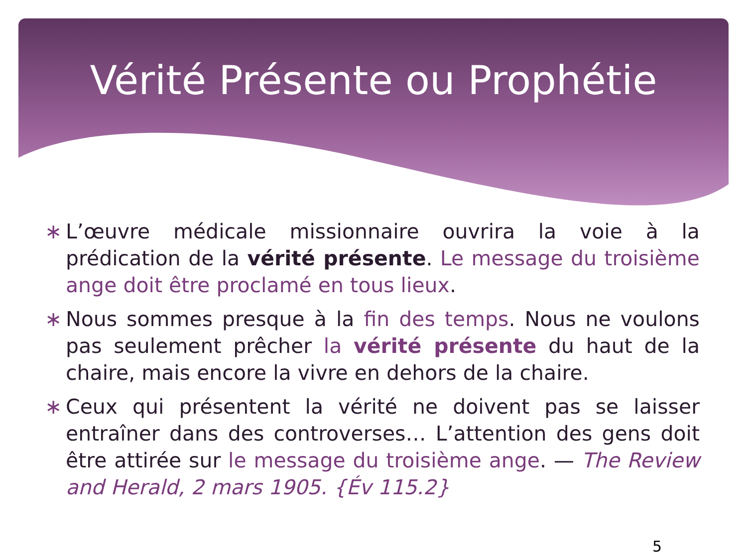Vérité Présente ou Prophétie
∗ L’œuvre médicale missionnaire ouvrira la voie à la prédication de la vérité présente. Le message du troisième ange doit être proclamé en tous lieux.
∗ Nous sommes presque à la fin des temps. Nous ne voulons pas seulement prêcher la vérité présente du haut de la chaire, mais encore la vivre en dehors de la chaire.
∗ Ceux qui présentent la vérité ne doivent pas se laisser entraîner dans des controverses… L’attention des gens doit être attirée sur le message du troisième ange. — The Review and Herald, 2 mars 1905. {Év 115.2}
5